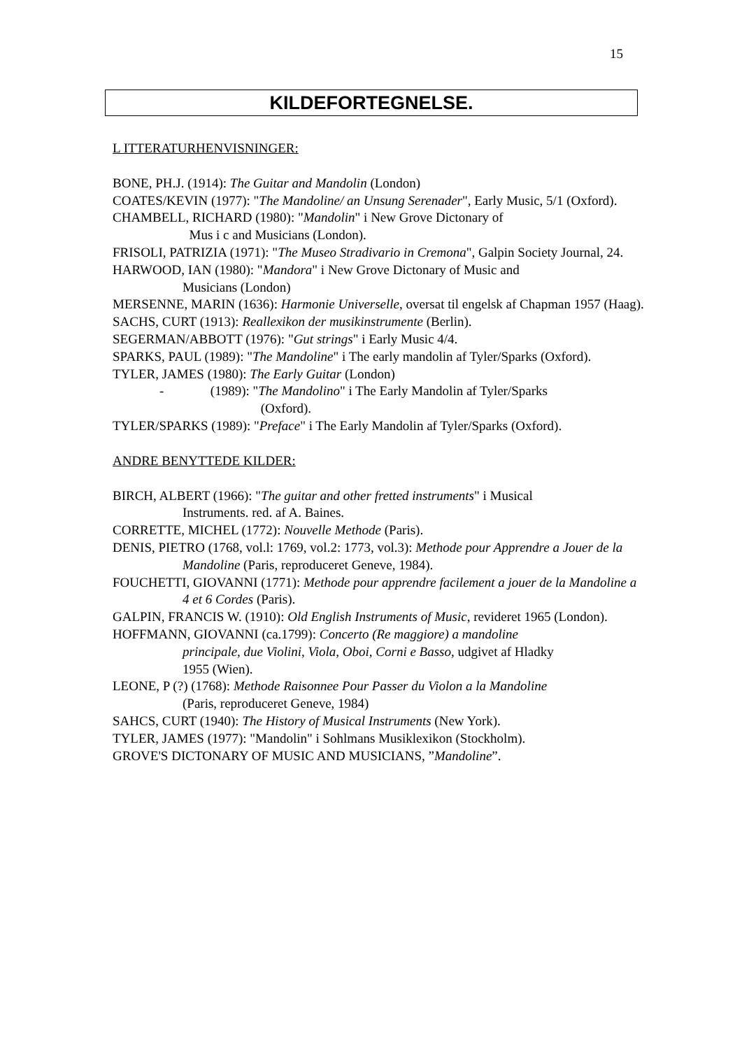15
KILDEFORTEGNELSE.
L ITTERATURHENVISNINGER:
BONE, PH.J. (1914): The Guitar and Mandolin (London)
COATES/KEVIN (1977): "The Mandoline/ an Unsung Serenader", Early Music, 5/1 (Oxford).
CHAMBELL, RICHARD (1980): "Mandolin" i New Grove Dictonary of
Mus i c and Musicians (London).
FRISOLI, PATRIZIA (1971): "The Museo Stradivario in Cremona", Galpin Society Journal, 24.
HARWOOD, IAN (1980): "Mandora" i New Grove Dictonary of Music and
Musicians (London)
MERSENNE, MARIN (1636): Harmonie Universelle, oversat til engelsk af Chapman 1957 (Haag).
SACHS, CURT (1913): Reallexikon der musikinstrumente (Berlin).
SEGERMAN/ABBOTT (1976): "Gut strings" i Early Music 4/4.
SPARKS, PAUL (1989): "The Mandoline" i The early mandolin af Tyler/Sparks (Oxford).
TYLER, JAMES (1980): The Early Guitar (London)
- (1989): "The Mandolino" i The Early Mandolin af Tyler/Sparks
(Oxford).
TYLER/SPARKS (1989): "Preface" i The Early Mandolin af Tyler/Sparks (Oxford).
ANDRE BENYTTEDE KILDER:
BIRCH, ALBERT (1966): "The guitar and other fretted instruments" i Musical
Instruments. red. af A. Baines.
CORRETTE, MICHEL (1772): Nouvelle Methode (Paris).
DENIS, PIETRO (1768, vol.l: 1769, vol.2: 1773, vol.3): Methode pour Apprendre a Jouer de la Mandoline (Paris, reproduceret Geneve, 1984).
FOUCHETTI, GIOVANNI (1771): Methode pour apprendre facilement a jouer de la Mandoline a 4 et 6 Cordes (Paris).
GALPIN, FRANCIS W. (1910): Old English Instruments of Music, revideret 1965 (London).
HOFFMANN, GIOVANNI (ca.1799): Concerto (Re maggiore) a mandoline
principale, due Violini, Viola, Oboi, Corni e Basso, udgivet af Hladky
1955 (Wien).
LEONE, P (?) (1768): Methode Raisonnee Pour Passer du Violon a la Mandoline
(Paris, reproduceret Geneve, 1984)
SAHCS, CURT (1940): The History of Musical Instruments (New York).
TYLER, JAMES (1977): "Mandolin" i Sohlmans Musiklexikon (Stockholm).
GROVE'S DICTONARY OF MUSIC AND MUSICIANS, ”Mandoline”.